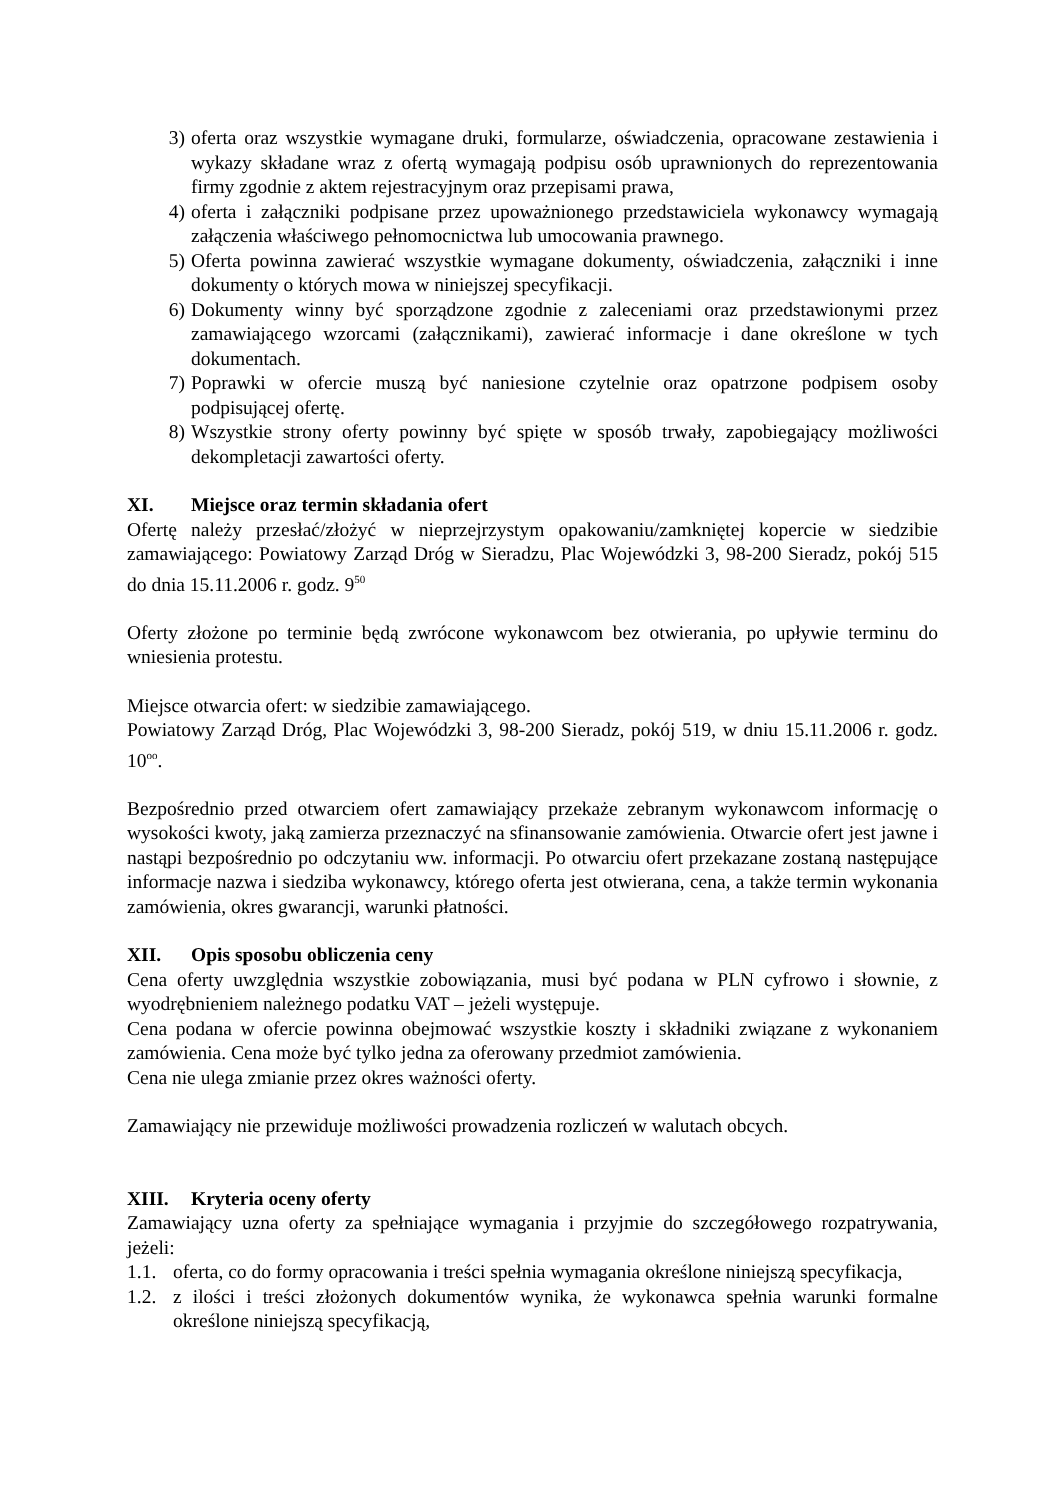3) oferta oraz wszystkie wymagane druki, formularze, oświadczenia, opracowane zestawienia i wykazy składane wraz z ofertą wymagają podpisu osób uprawnionych do reprezentowania firmy zgodnie z aktem rejestracyjnym oraz przepisami prawa,
4) oferta i załączniki podpisane przez upoważnionego przedstawiciela wykonawcy wymagają załączenia właściwego pełnomocnictwa lub umocowania prawnego.
5) Oferta powinna zawierać wszystkie wymagane dokumenty, oświadczenia, załączniki i inne dokumenty o których mowa w niniejszej specyfikacji.
6) Dokumenty winny być sporządzone zgodnie z zaleceniami oraz przedstawionymi przez zamawiającego wzorcami (załącznikami), zawierać informacje i dane określone w tych dokumentach.
7) Poprawki w ofercie muszą być naniesione czytelnie oraz opatrzone podpisem osoby podpisującej ofertę.
8) Wszystkie strony oferty powinny być spięte w sposób trwały, zapobiegający możliwości dekompletacji zawartości oferty.
XI. Miejsce oraz termin składania ofert
Ofertę należy przesłać/złożyć w nieprzejrzystym opakowaniu/zamkniętej kopercie w siedzibie zamawiającego: Powiatowy Zarząd Dróg w Sieradzu, Plac Wojewódzki 3, 98-200 Sieradz, pokój 515 do dnia 15.11.2006 r. godz. 9<sup>50</sup>
Oferty złożone po terminie będą zwrócone wykonawcom bez otwierania, po upływie terminu do wniesienia protestu.
Miejsce otwarcia ofert: w siedzibie zamawiającego.
Powiatowy Zarząd Dróg, Plac Wojewódzki 3, 98-200 Sieradz, pokój 519, w dniu 15.11.2006 r. godz. 10<sup>oo</sup>.
Bezpośrednio przed otwarciem ofert zamawiający przekaże zebranym wykonawcom informację o wysokości kwoty, jaką zamierza przeznaczyć na sfinansowanie zamówienia. Otwarcie ofert jest jawne i nastąpi bezpośrednio po odczytaniu ww. informacji. Po otwarciu ofert przekazane zostaną następujące informacje nazwa i siedziba wykonawcy, którego oferta jest otwierana, cena, a także termin wykonania zamówienia, okres gwarancji, warunki płatności.
XII. Opis sposobu obliczenia ceny
Cena oferty uwzględnia wszystkie zobowiązania, musi być podana w PLN cyfrowo i słownie, z wyodrębnieniem należnego podatku VAT – jeżeli występuje.
Cena podana w ofercie powinna obejmować wszystkie koszty i składniki związane z wykonaniem zamówienia. Cena może być tylko jedna za oferowany przedmiot zamówienia.
Cena nie ulega zmianie przez okres ważności oferty.
Zamawiający nie przewiduje możliwości prowadzenia rozliczeń w walutach obcych.
XIII. Kryteria oceny oferty
Zamawiający uzna oferty za spełniające wymagania i przyjmie do szczegółowego rozpatrywania, jeżeli:
1.1. oferta, co do formy opracowania i treści spełnia wymagania określone niniejszą specyfikacja,
1.2. z ilości i treści złożonych dokumentów wynika, że wykonawca spełnia warunki formalne określone niniejszą specyfikacją,